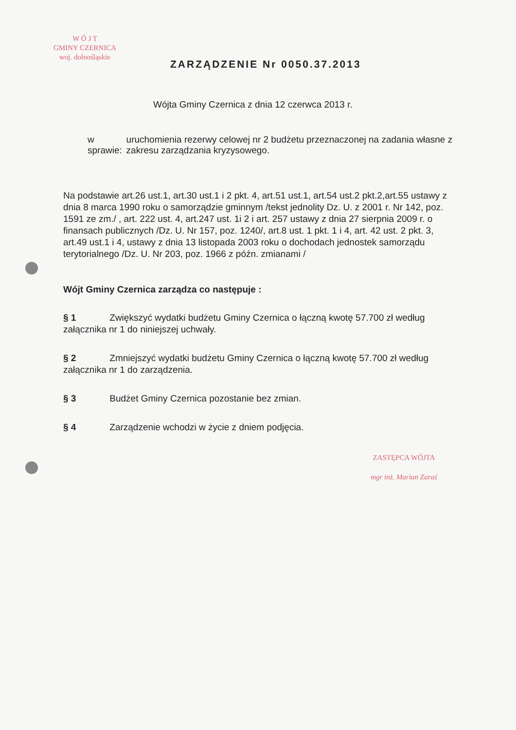W Ó J T
GMINY CZERNICA
woj. dolnośląskie
ZARZĄDZENIE Nr 0050.37.2013
Wójta Gminy Czernica z dnia 12 czerwca 2013 r.
w sprawie: uruchomienia rezerwy celowej nr 2 budżetu przeznaczonej na zadania własne z zakresu zarządzania kryzysowego.
Na podstawie art.26 ust.1, art.30 ust.1 i 2 pkt. 4, art.51 ust.1, art.54 ust.2 pkt.2,art.55 ustawy z dnia 8 marca 1990 roku o samorządzie gminnym /tekst jednolity Dz. U. z 2001 r. Nr 142, poz. 1591 ze zm./ , art. 222 ust. 4, art.247 ust. 1i 2 i art. 257 ustawy z dnia 27 sierpnia 2009 r. o finansach publicznych /Dz. U. Nr 157, poz. 1240/, art.8 ust. 1 pkt. 1 i 4, art. 42 ust. 2 pkt. 3, art.49 ust.1 i 4, ustawy z dnia 13 listopada 2003 roku o dochodach jednostek samorządu terytorialnego /Dz. U. Nr 203, poz. 1966 z późn. zmianami /
Wójt Gminy Czernica zarządza co następuje :
§ 1 Zwiększyć wydatki budżetu Gminy Czernica o łączną kwotę 57.700 zł według załącznika nr 1 do niniejszej uchwały.
§ 2 Zmniejszyć wydatki budżetu Gminy Czernica o łączną kwotę 57.700 zł według załącznika nr 1 do zarządzenia.
§ 3 Budżet Gminy Czernica pozostanie bez zmian.
§ 4 Zarządzenie wchodzi w życie z dniem podjęcia.
ZASTĘPCA WÓJTA
mgr inż. Marian Zaraś